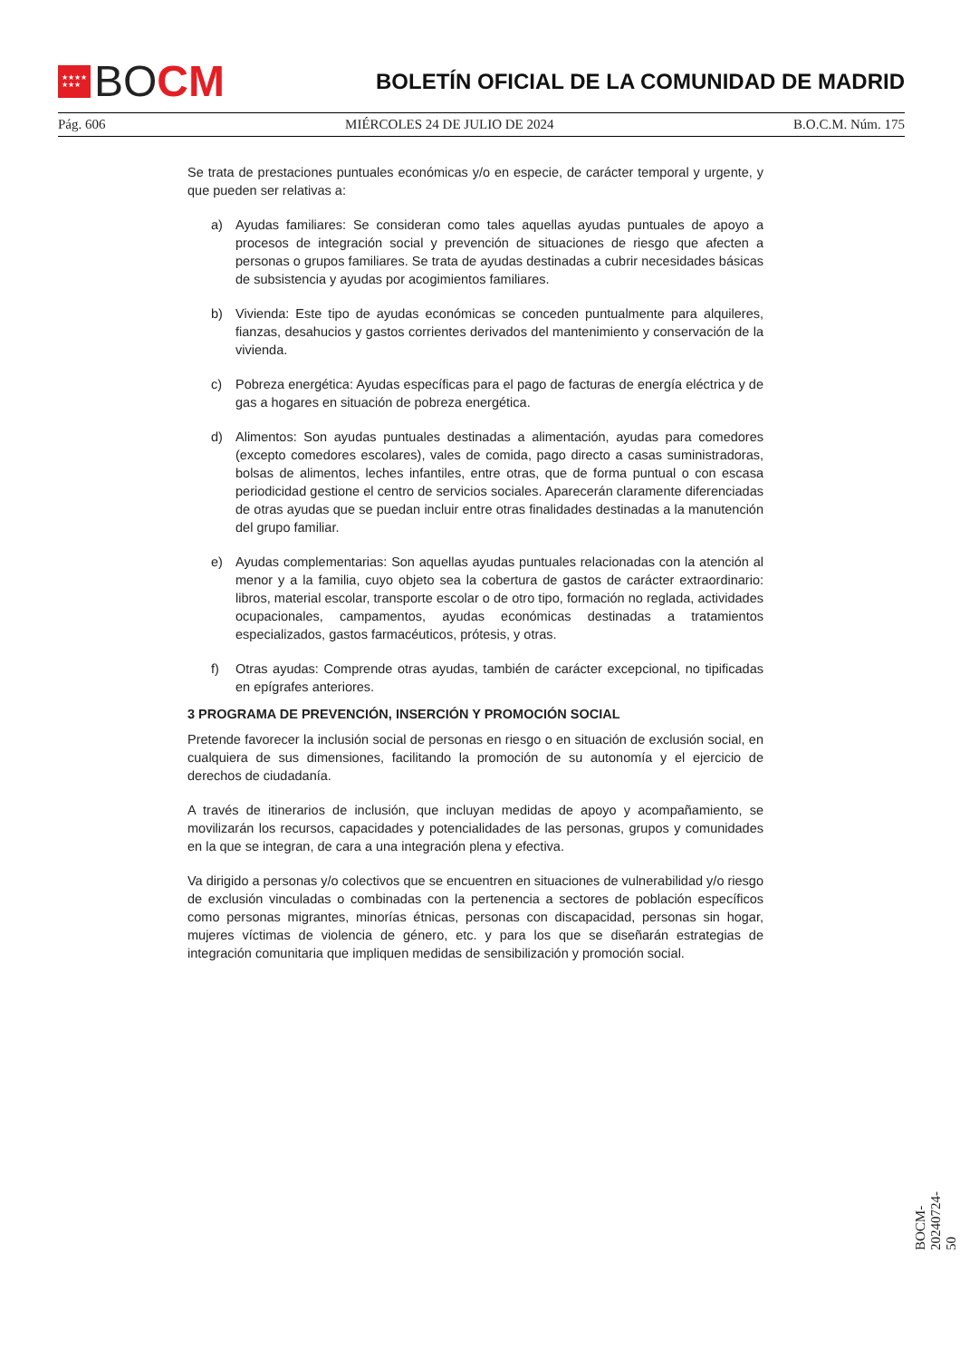★★★★
★★★
BO CM
BOLETÍN OFICIAL DE LA COMUNIDAD DE MADRID
Pág. 606 MIÉRCOLES 24 DE JULIO DE 2024 B.O.C.M. Núm. 175
Se trata de prestaciones puntuales económicas y/o en especie, de carácter temporal y urgente, y que pueden ser relativas a:
a) Ayudas familiares: Se consideran como tales aquellas ayudas puntuales de apoyo a procesos de integración social y prevención de situaciones de riesgo que afecten a personas o grupos familiares. Se trata de ayudas destinadas a cubrir necesidades básicas de subsistencia y ayudas por acogimientos familiares.
b) Vivienda: Este tipo de ayudas económicas se conceden puntualmente para alquileres, fianzas, desahucios y gastos corrientes derivados del mantenimiento y conservación de la vivienda.
c) Pobreza energética: Ayudas específicas para el pago de facturas de energía eléctrica y de gas a hogares en situación de pobreza energética.
d) Alimentos: Son ayudas puntuales destinadas a alimentación, ayudas para comedores (excepto comedores escolares), vales de comida, pago directo a casas suministradoras, bolsas de alimentos, leches infantiles, entre otras, que de forma puntual o con escasa periodicidad gestione el centro de servicios sociales. Aparecerán claramente diferenciadas de otras ayudas que se puedan incluir entre otras finalidades destinadas a la manutención del grupo familiar.
e) Ayudas complementarias: Son aquellas ayudas puntuales relacionadas con la atención al menor y a la familia, cuyo objeto sea la cobertura de gastos de carácter extraordinario: libros, material escolar, transporte escolar o de otro tipo, formación no reglada, actividades ocupacionales, campamentos, ayudas económicas destinadas a tratamientos especializados, gastos farmacéuticos, prótesis, y otras.
f) Otras ayudas: Comprende otras ayudas, también de carácter excepcional, no tipificadas en epígrafes anteriores.
3 PROGRAMA DE PREVENCIÓN, INSERCIÓN Y PROMOCIÓN SOCIAL
Pretende favorecer la inclusión social de personas en riesgo o en situación de exclusión social, en cualquiera de sus dimensiones, facilitando la promoción de su autonomía y el ejercicio de derechos de ciudadanía.
A través de itinerarios de inclusión, que incluyan medidas de apoyo y acompañamiento, se movilizarán los recursos, capacidades y potencialidades de las personas, grupos y comunidades en la que se integran, de cara a una integración plena y efectiva.
Va dirigido a personas y/o colectivos que se encuentren en situaciones de vulnerabilidad y/o riesgo de exclusión vinculadas o combinadas con la pertenencia a sectores de población específicos como personas migrantes, minorías étnicas, personas con discapacidad, personas sin hogar, mujeres víctimas de violencia de género, etc. y para los que se diseñarán estrategias de integración comunitaria que impliquen medidas de sensibilización y promoción social.
BOCM-20240724-50